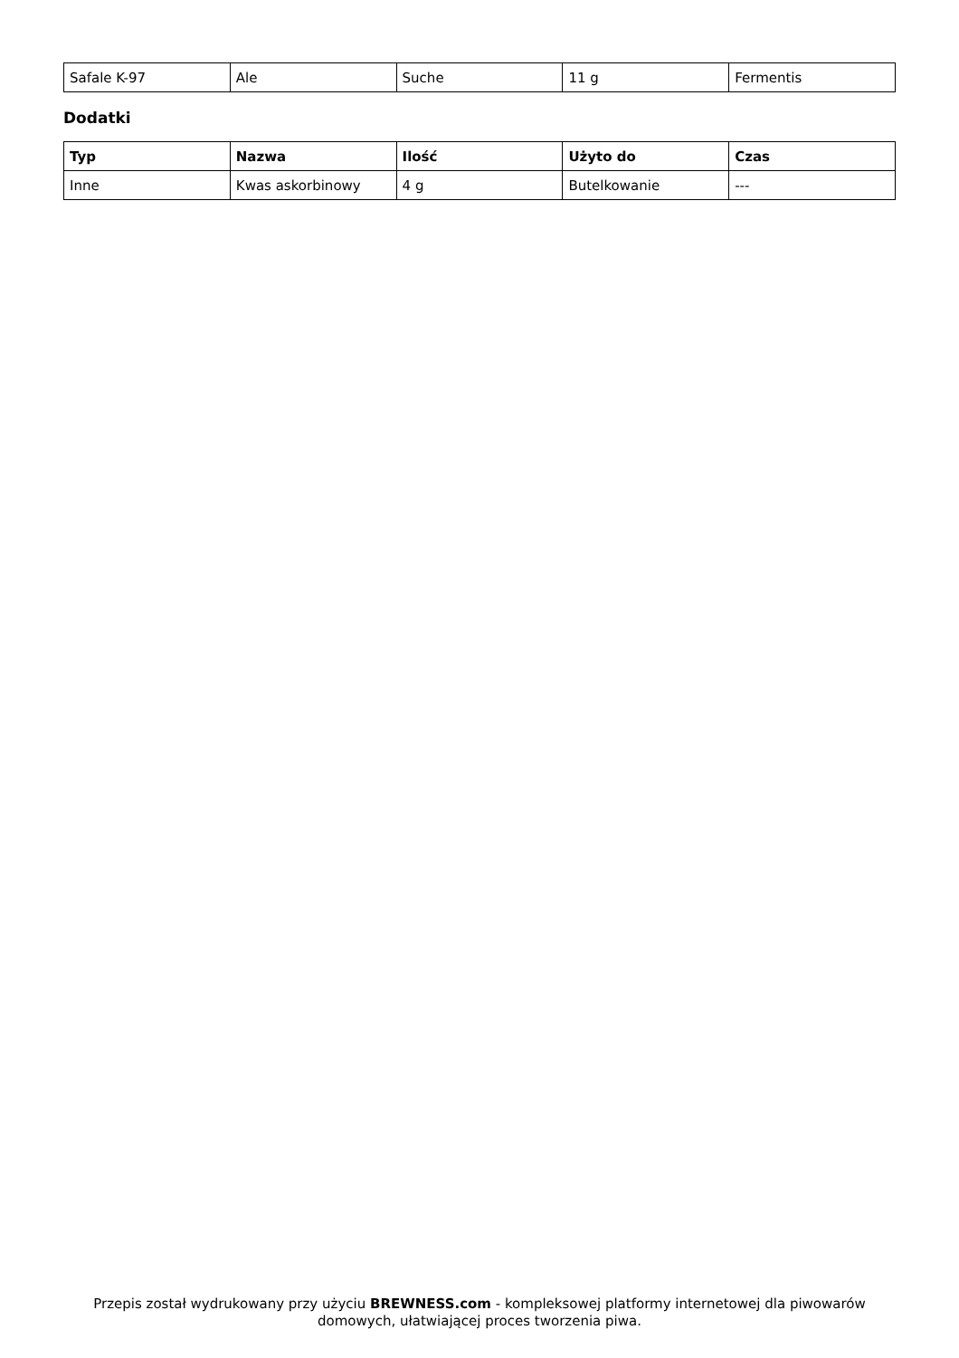| Safale K-97 | Ale | Suche | 11 g | Fermentis |
Dodatki
| Typ | Nazwa | Ilość | Użyto do | Czas |
| --- | --- | --- | --- | --- |
| Inne | Kwas askorbinowy | 4 g | Butelkowanie | --- |
Przepis został wydrukowany przy użyciu BREWNESS.com - kompleksowej platformy internetowej dla piwowarów domowych, ułatwiającej proces tworzenia piwa.